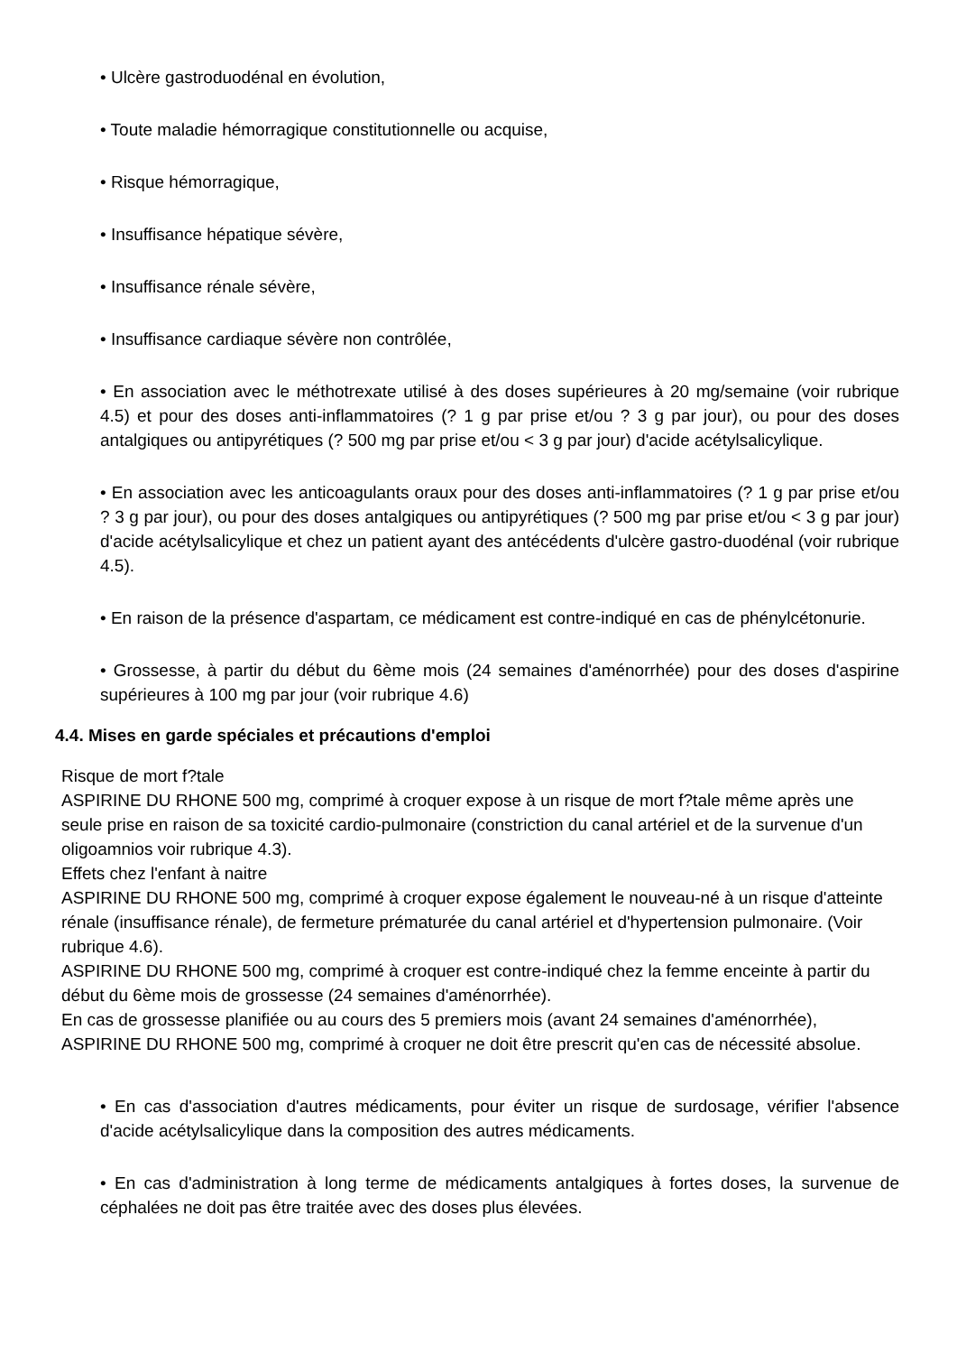• Ulcère gastroduodénal en évolution,
• Toute maladie hémorragique constitutionnelle ou acquise,
• Risque hémorragique,
• Insuffisance hépatique sévère,
• Insuffisance rénale sévère,
• Insuffisance cardiaque sévère non contrôlée,
• En association avec le méthotrexate utilisé à des doses supérieures à 20 mg/semaine (voir rubrique 4.5) et pour des doses anti-inflammatoires (? 1 g par prise et/ou ? 3 g par jour), ou pour des doses antalgiques ou antipyrétiques (? 500 mg par prise et/ou < 3 g par jour) d'acide acétylsalicylique.
• En association avec les anticoagulants oraux pour des doses anti-inflammatoires (? 1 g par prise et/ou ? 3 g par jour), ou pour des doses antalgiques ou antipyrétiques (? 500 mg par prise et/ou < 3 g par jour) d'acide acétylsalicylique et chez un patient ayant des antécédents d'ulcère gastro-duodénal (voir rubrique 4.5).
• En raison de la présence d'aspartam, ce médicament est contre-indiqué en cas de phénylcétonurie.
• Grossesse, à partir du début du 6ème mois (24 semaines d'aménorrhée) pour des doses d'aspirine supérieures à 100 mg par jour (voir rubrique 4.6)
4.4. Mises en garde spéciales et précautions d'emploi
Risque de mort f?tale
ASPIRINE DU RHONE 500 mg, comprimé à croquer expose à un risque de mort f?tale même après une seule prise en raison de sa toxicité cardio-pulmonaire (constriction du canal artériel et de la survenue d'un oligoamnios voir rubrique 4.3).
Effets chez l'enfant à naitre
ASPIRINE DU RHONE 500 mg, comprimé à croquer expose également le nouveau-né à un risque d'atteinte rénale (insuffisance rénale), de fermeture prématurée du canal artériel et d'hypertension pulmonaire. (Voir rubrique 4.6).
ASPIRINE DU RHONE 500 mg, comprimé à croquer est contre-indiqué chez la femme enceinte à partir du début du 6ème mois de grossesse (24 semaines d'aménorrhée).
En cas de grossesse planifiée ou au cours des 5 premiers mois (avant 24 semaines d'aménorrhée), ASPIRINE DU RHONE 500 mg, comprimé à croquer ne doit être prescrit qu'en cas de nécessité absolue.
• En cas d'association d'autres médicaments, pour éviter un risque de surdosage, vérifier l'absence d'acide acétylsalicylique dans la composition des autres médicaments.
• En cas d'administration à long terme de médicaments antalgiques à fortes doses, la survenue de céphalées ne doit pas être traitée avec des doses plus élevées.